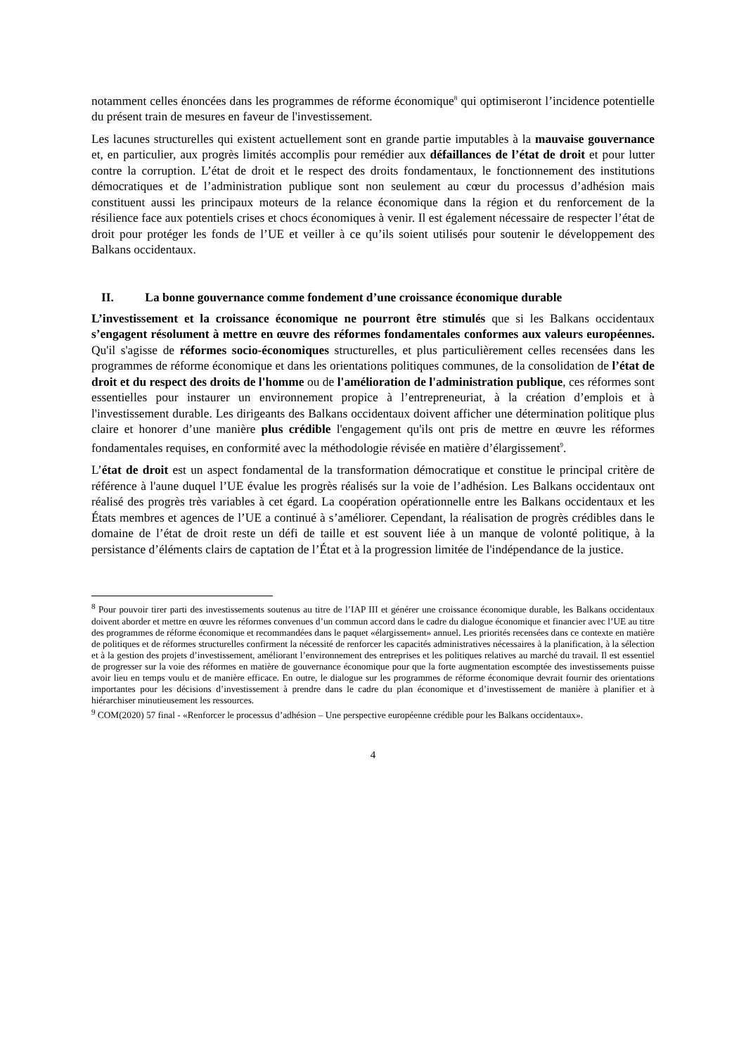notamment celles énoncées dans les programmes de réforme économique<sup>8</sup> qui optimiseront l’incidence potentielle du présent train de mesures en faveur de l'investissement.
Les lacunes structurelles qui existent actuellement sont en grande partie imputables à la mauvaise gouvernance et, en particulier, aux progrès limités accomplis pour remédier aux défaillances de l’état de droit et pour lutter contre la corruption. L’état de droit et le respect des droits fondamentaux, le fonctionnement des institutions démocratiques et de l’administration publique sont non seulement au cœur du processus d’adhésion mais constituent aussi les principaux moteurs de la relance économique dans la région et du renforcement de la résilience face aux potentiels crises et chocs économiques à venir. Il est également nécessaire de respecter l’état de droit pour protéger les fonds de l’UE et veiller à ce qu’ils soient utilisés pour soutenir le développement des Balkans occidentaux.
II. La bonne gouvernance comme fondement d’une croissance économique durable
L’investissement et la croissance économique ne pourront être stimulés que si les Balkans occidentaux s’engagent résolument à mettre en œuvre des réformes fondamentales conformes aux valeurs européennes. Qu'il s'agisse de réformes socio-économiques structurelles, et plus particulièrement celles recensées dans les programmes de réforme économique et dans les orientations politiques communes, de la consolidation de l’état de droit et du respect des droits de l'homme ou de l'amélioration de l'administration publique, ces réformes sont essentielles pour instaurer un environnement propice à l’entrepreneuriat, à la création d’emplois et à l'investissement durable. Les dirigeants des Balkans occidentaux doivent afficher une détermination politique plus claire et honorer d’une manière plus crédible l'engagement qu'ils ont pris de mettre en œuvre les réformes fondamentales requises, en conformité avec la méthodologie révisée en matière d’élargissement<sup>9</sup>.
L’état de droit est un aspect fondamental de la transformation démocratique et constitue le principal critère de référence à l'aune duquel l’UE évalue les progrès réalisés sur la voie de l’adhésion. Les Balkans occidentaux ont réalisé des progrès très variables à cet égard. La coopération opérationnelle entre les Balkans occidentaux et les États membres et agences de l’UE a continué à s’améliorer. Cependant, la réalisation de progrès crédibles dans le domaine de l’état de droit reste un défi de taille et est souvent liée à un manque de volonté politique, à la persistance d’éléments clairs de captation de l’État et à la progression limitée de l'indépendance de la justice.
<sup>8</sup> Pour pouvoir tirer parti des investissements soutenus au titre de l’IAP III et générer une croissance économique durable, les Balkans occidentaux doivent aborder et mettre en œuvre les réformes convenues d’un commun accord dans le cadre du dialogue économique et financier avec l’UE au titre des programmes de réforme économique et recommandées dans le paquet «élargissement» annuel. Les priorités recensées dans ce contexte en matière de politiques et de réformes structurelles confirment la nécessité de renforcer les capacités administratives nécessaires à la planification, à la sélection et à la gestion des projets d’investissement, améliorant l’environnement des entreprises et les politiques relatives au marché du travail. Il est essentiel de progresser sur la voie des réformes en matière de gouvernance économique pour que la forte augmentation escomptée des investissements puisse avoir lieu en temps voulu et de manière efficace. En outre, le dialogue sur les programmes de réforme économique devrait fournir des orientations importantes pour les décisions d’investissement à prendre dans le cadre du plan économique et d’investissement de manière à planifier et à hiérarchiser minutieusement les ressources.
<sup>9</sup> COM(2020) 57 final - «Renforcer le processus d’adhésion – Une perspective européenne crédible pour les Balkans occidentaux».
4